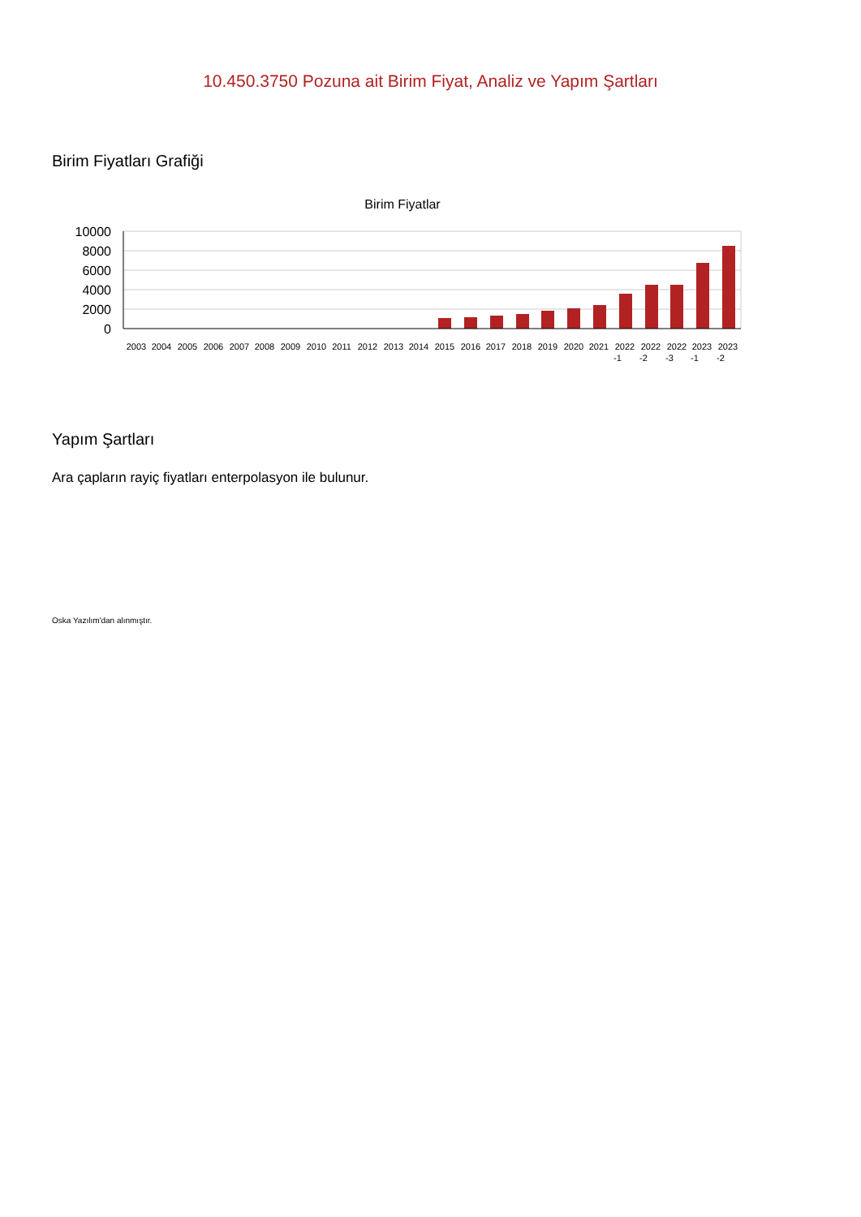10.450.3750 Pozuna ait Birim Fiyat, Analiz ve Yapım Şartları
Birim Fiyatları Grafiği
Birim Fiyatlar
10000
8000
6000
4000
2000
0
2003
2004
2005
2006
2007
2008
2009
2010
2011
2012
2013
2014
2015
2016
2017
2018
2019
2020
2021
2022
2022
2022
2023
2023
-1
-2
-3
-1
-2
Yapım Şartları
Ara çapların rayiç fiyatları enterpolasyon ile bulunur.
Oska Yazılım'dan alınmıştır.